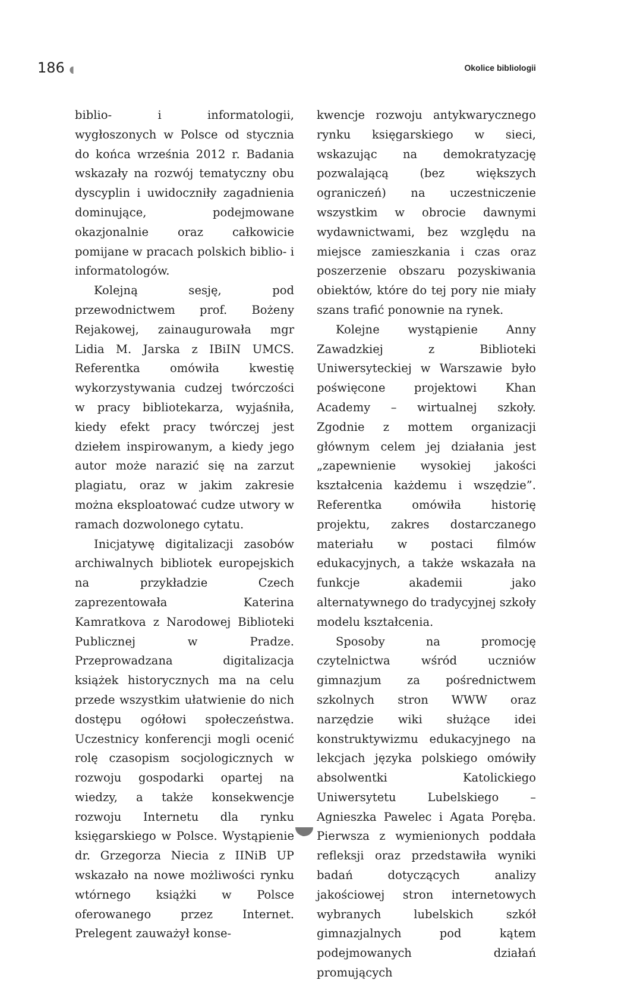186 ◖ Okolice bibliologii
biblio- i informatologii, wygłoszonych w Polsce od stycznia do końca września 2012 r. Badania wskazały na rozwój tematyczny obu dyscyplin i uwidoczniły zagadnienia dominujące, podejmowane okazjonalnie oraz całkowicie pomijane w pracach polskich biblio- i informatologów.
Kolejną sesję, pod przewodnictwem prof. Bożeny Rejakowej, zainaugurowała mgr Lidia M. Jarska z IBiIN UMCS. Referentka omówiła kwestię wykorzystywania cudzej twórczości w pracy bibliotekarza, wyjaśniła, kiedy efekt pracy twórczej jest dziełem inspirowanym, a kiedy jego autor może narazić się na zarzut plagiatu, oraz w jakim zakresie można eksploatować cudze utwory w ramach dozwolonego cytatu.
Inicjatywę digitalizacji zasobów archiwalnych bibliotek europejskich na przykładzie Czech zaprezentowała Katerina Kamratkova z Narodowej Biblioteki Publicznej w Pradze. Przeprowadzana digitalizacja książek historycznych ma na celu przede wszystkim ułatwienie do nich dostępu ogółowi społeczeństwa. Uczestnicy konferencji mogli ocenić rolę czasopism socjologicznych w rozwoju gospodarki opartej na wiedzy, a także konsekwencje rozwoju Internetu dla rynku księgarskiego w Polsce. Wystąpienie dr. Grzegorza Niecia z IINiB UP wskazało na nowe możliwości rynku wtórnego książki w Polsce oferowanego przez Internet. Prelegent zauważył konse-
kwencje rozwoju antykwarycznego rynku księgarskiego w sieci, wskazując na demokratyzację pozwalającą (bez większych ograniczeń) na uczestniczenie wszystkim w obrocie dawnymi wydawnictwami, bez względu na miejsce zamieszkania i czas oraz poszerzenie obszaru pozyskiwania obiektów, które do tej pory nie miały szans trafić ponownie na rynek.
Kolejne wystąpienie Anny Zawadzkiej z Biblioteki Uniwersyteckiej w Warszawie było poświęcone projektowi Khan Academy – wirtualnej szkoły. Zgodnie z mottem organizacji głównym celem jej działania jest „zapewnienie wysokiej jakości kształcenia każdemu i wszędzie”. Referentka omówiła historię projektu, zakres dostarczanego materiału w postaci filmów edukacyjnych, a także wskazała na funkcje akademii jako alternatywnego do tradycyjnej szkoły modelu kształcenia.
Sposoby na promocję czytelnictwa wśród uczniów gimnazjum za pośrednictwem szkolnych stron WWW oraz narzędzie wiki służące idei konstruktywizmu edukacyjnego na lekcjach języka polskiego omówiły absolwentki Katolickiego Uniwersytetu Lubelskiego – Agnieszka Pawelec i Agata Poręba. Pierwsza z wymienionych poddała refleksji oraz przedstawiła wyniki badań dotyczących analizy jakościowej stron internetowych wybranych lubelskich szkół gimnazjalnych pod kątem podejmowanych działań promujących